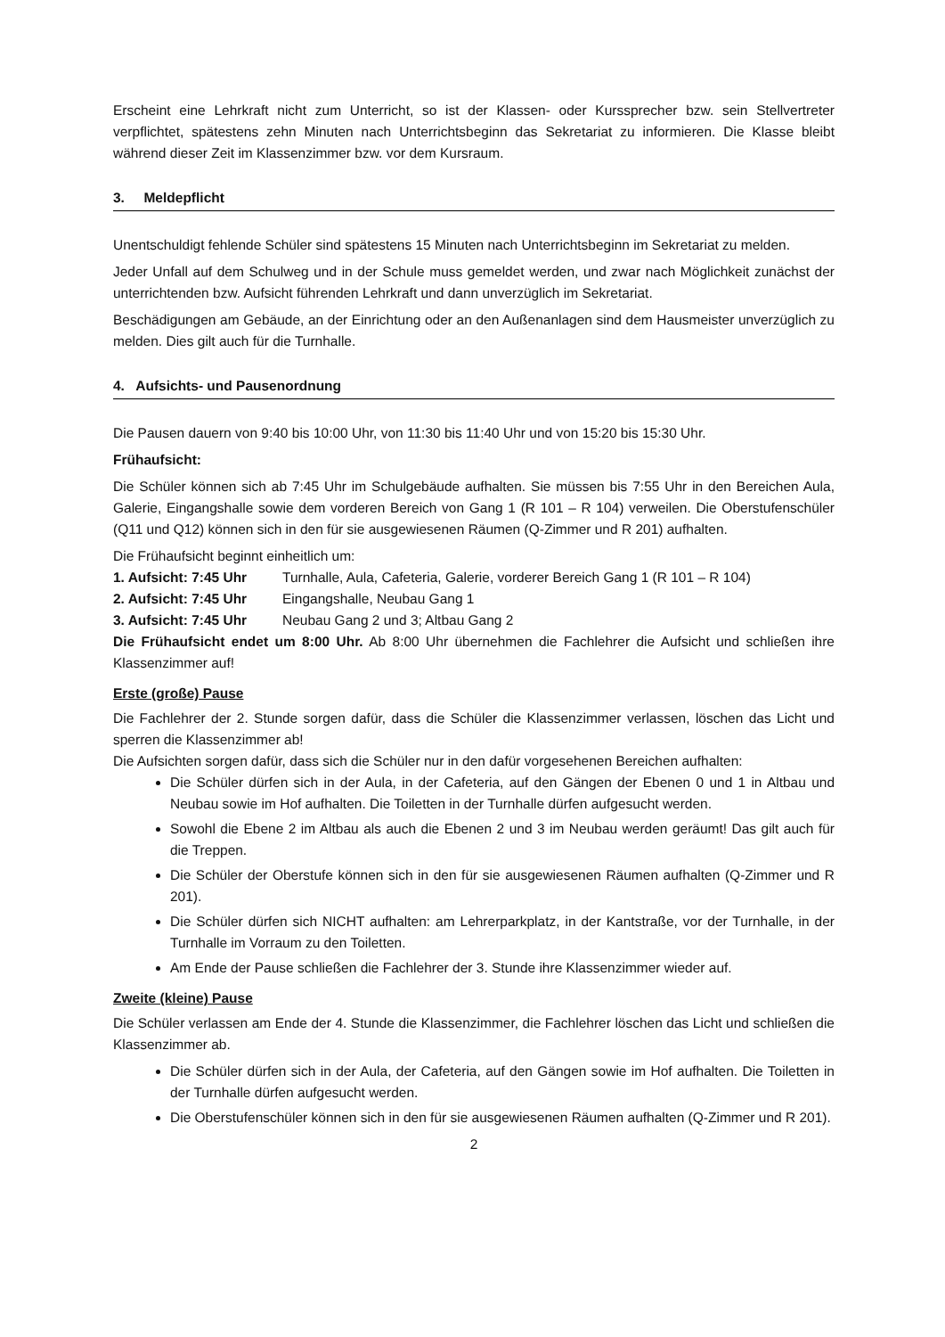Erscheint eine Lehrkraft nicht zum Unterricht, so ist der Klassen- oder Kurssprecher bzw. sein Stellvertreter verpflichtet, spätestens zehn Minuten nach Unterrichtsbeginn das Sekretariat zu informieren. Die Klasse bleibt während dieser Zeit im Klassenzimmer bzw. vor dem Kursraum.
3. Meldepflicht
Unentschuldigt fehlende Schüler sind spätestens 15 Minuten nach Unterrichtsbeginn im Sekretariat zu melden.
Jeder Unfall auf dem Schulweg und in der Schule muss gemeldet werden, und zwar nach Möglichkeit zunächst der unterrichtenden bzw. Aufsicht führenden Lehrkraft und dann unverzüglich im Sekretariat.
Beschädigungen am Gebäude, an der Einrichtung oder an den Außenanlagen sind dem Hausmeister unverzüglich zu melden. Dies gilt auch für die Turnhalle.
4. Aufsichts- und Pausenordnung
Die Pausen dauern von 9:40 bis 10:00 Uhr, von 11:30 bis 11:40 Uhr und von 15:20 bis 15:30 Uhr.
Frühaufsicht:
Die Schüler können sich ab 7:45 Uhr im Schulgebäude aufhalten. Sie müssen bis 7:55 Uhr in den Bereichen Aula, Galerie, Eingangshalle sowie dem vorderen Bereich von Gang 1 (R 101 – R 104) verweilen. Die Oberstufenschüler (Q11 und Q12) können sich in den für sie ausgewiesenen Räumen (Q-Zimmer und R 201) aufhalten.
Die Frühaufsicht beginnt einheitlich um:
1. Aufsicht: 7:45 Uhr Turnhalle, Aula, Cafeteria, Galerie, vorderer Bereich Gang 1 (R 101 – R 104)
2. Aufsicht: 7:45 Uhr Eingangshalle, Neubau Gang 1
3. Aufsicht: 7:45 Uhr Neubau Gang 2 und 3; Altbau Gang 2
Die Frühaufsicht endet um 8:00 Uhr. Ab 8:00 Uhr übernehmen die Fachlehrer die Aufsicht und schließen ihre Klassenzimmer auf!
Erste (große) Pause
Die Fachlehrer der 2. Stunde sorgen dafür, dass die Schüler die Klassenzimmer verlassen, löschen das Licht und sperren die Klassenzimmer ab!
Die Aufsichten sorgen dafür, dass sich die Schüler nur in den dafür vorgesehenen Bereichen aufhalten:
Die Schüler dürfen sich in der Aula, in der Cafeteria, auf den Gängen der Ebenen 0 und 1 in Altbau und Neubau sowie im Hof aufhalten. Die Toiletten in der Turnhalle dürfen aufgesucht werden.
Sowohl die Ebene 2 im Altbau als auch die Ebenen 2 und 3 im Neubau werden geräumt! Das gilt auch für die Treppen.
Die Schüler der Oberstufe können sich in den für sie ausgewiesenen Räumen aufhalten (Q-Zimmer und R 201).
Die Schüler dürfen sich NICHT aufhalten: am Lehrerparkplatz, in der Kantstraße, vor der Turnhalle, in der Turnhalle im Vorraum zu den Toiletten.
Am Ende der Pause schließen die Fachlehrer der 3. Stunde ihre Klassenzimmer wieder auf.
Zweite (kleine) Pause
Die Schüler verlassen am Ende der 4. Stunde die Klassenzimmer, die Fachlehrer löschen das Licht und schließen die Klassenzimmer ab.
Die Schüler dürfen sich in der Aula, der Cafeteria, auf den Gängen sowie im Hof aufhalten. Die Toiletten in der Turnhalle dürfen aufgesucht werden.
Die Oberstufenschüler können sich in den für sie ausgewiesenen Räumen aufhalten (Q-Zimmer und R 201).
2